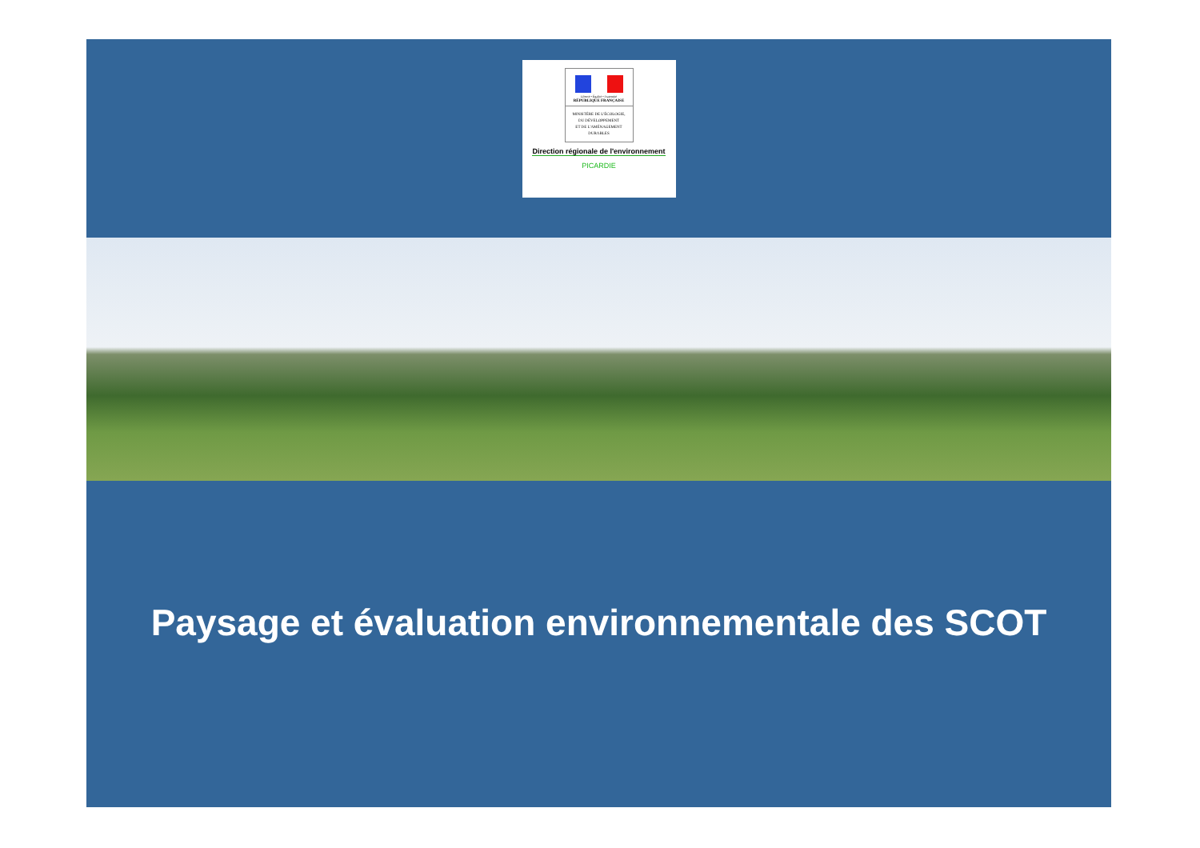Liberté • Égalité • Fraternité
RÉPUBLIQUE FRANÇAISE
MINISTÈRE DE L'ÉCOLOGIE,
DU DÉVELOPPEMENT
ET DE L'AMÉNAGEMENT
DURABLES
Direction régionale de l'environnement
PICARDIE
Paysage et évaluation environnementale des SCOT